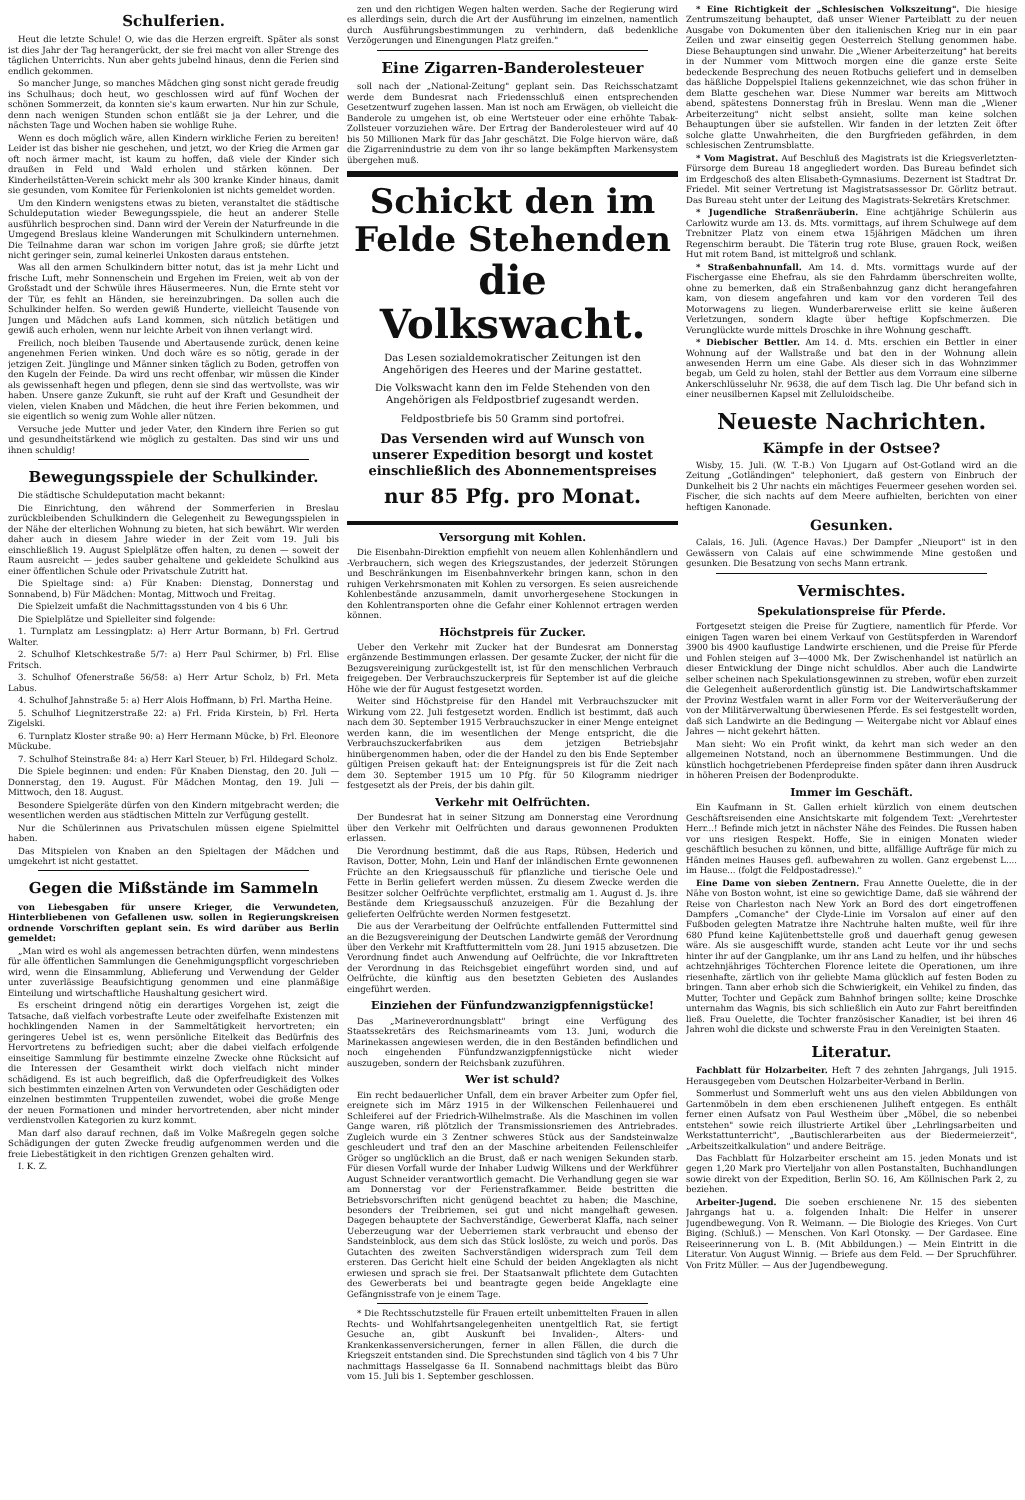Schulferien.
Heut die letzte Schule! O, wie das die Herzen ergreift. Später als sonst ist dies Jahr der Tag herangerückt, der sie frei macht von aller Strenge des täglichen Unterrichts. Nun aber gehts jubelnd hinaus, denn die Ferien sind endlich gekommen.
So mancher Junge, so manches Mädchen ging sonst nicht gerade freudig ins Schulhaus; doch heut, wo geschlossen wird auf fünf Wochen der schönen Sommerzeit, da konnten sie's kaum erwarten. Nur hin zur Schule, denn nach wenigen Stunden schon entläßt sie ja der Lehrer, und die nächsten Tage und Wochen haben sie wohlige Ruhe.
Wenn es doch möglich wäre, allen Kindern wirkliche Ferien zu bereiten! Leider ist das bisher nie geschehen, und jetzt, wo der Krieg die Armen gar oft noch ärmer macht, ist kaum zu hoffen, daß viele der Kinder sich draußen in Feld und Wald erholen und stärken können. Der Kinderheilstätten-Verein schickt mehr als 300 kranke Kinder hinaus, damit sie gesunden, vom Komitee für Ferienkolonien ist nichts gemeldet worden.
Um den Kindern wenigstens etwas zu bieten, veranstaltet die städtische Schuldeputation wieder Bewegungsspiele, die heut an anderer Stelle ausführlich besprochen sind. Dann wird der Verein der Naturfreunde in die Umgegend Breslaus kleine Wanderungen mit Schulkindern unternehmen. Die Teilnahme daran war schon im vorigen Jahre groß; sie dürfte jetzt nicht geringer sein, zumal keinerlei Unkosten daraus entstehen.
Was all den armen Schulkindern bitter notut, das ist ja mehr Licht und frische Luft, mehr Sonnenschein und Ergehen im Freien, weit ab von der Großstadt und der Schwüle ihres Häusermeeres. Nun, die Ernte steht vor der Tür, es fehlt an Händen, sie hereinzubringen. Da sollen auch die Schulkinder helfen. So werden gewiß Hunderte, vielleicht Tausende von Jungen und Mädchen aufs Land kommen, sich nützlich betätigen und gewiß auch erholen, wenn nur leichte Arbeit von ihnen verlangt wird.
Freilich, noch bleiben Tausende und Abertausende zurück, denen keine angenehmen Ferien winken. Und doch wäre es so nötig, gerade in der jetzigen Zeit. Jünglinge und Männer sinken täglich zu Boden, getroffen von den Kugeln der Feinde. Da wird uns recht offenbar, wir müssen die Kinder als gewissenhaft hegen und pflegen, denn sie sind das wertvollste, was wir haben. Unsere ganze Zukunft, sie ruht auf der Kraft und Gesundheit der vielen, vielen Knaben und Mädchen, die heut ihre Ferien bekommen, und sie eigentlich so wenig zum Wohle aller nützen.
Versuche jede Mutter und jeder Vater, den Kindern ihre Ferien so gut und gesundheitstärkend wie möglich zu gestalten. Das sind wir uns und ihnen schuldig!
Bewegungsspiele der Schulkinder.
Die städtische Schuldeputation macht bekannt:
Die Einrichtung, den während der Sommerferien in Breslau zurückbleibenden Schulkindern die Gelegenheit zu Bewegungsspielen in der Nähe der elterlichen Wohnung zu bieten, hat sich bewährt. Wir werden daher auch in diesem Jahre wieder in der Zeit vom 19. Juli bis einschließlich 19. August Spielplätze offen halten, zu denen — soweit der Raum ausreicht — jedes sauber gehaltene und gekleidete Schulkind aus einer öffentlichen Schule oder Privatschule Zutritt hat.
Die Spieltage sind: a) Für Knaben: Dienstag, Donnerstag und Sonnabend, b) Für Mädchen: Montag, Mittwoch und Freitag.
Die Spielzeit umfaßt die Nachmittagsstunden von 4 bis 6 Uhr.
Die Spielplätze und Spielleiter sind folgende:
1. Turnplatz am Lessingplatz: a) Herr Artur Bormann, b) Frl. Gertrud Walter.
2. Schulhof Kletschkestraße 5/7: a) Herr Paul Schirmer, b) Frl. Elise Fritsch.
3. Schulhof Ofenerstraße 56/58: a) Herr Artur Scholz, b) Frl. Meta Labus.
4. Schulhof Jahnstraße 5: a) Herr Alois Hoffmann, b) Frl. Martha Heine.
5. Schulhof Liegnitzerstraße 22: a) Frl. Frida Kirstein, b) Frl. Herta Zigelski.
6. Turnplatz Kloster straße 90: a) Herr Hermann Mücke, b) Frl. Eleonore Mückube.
7. Schulhof Steinstraße 84: a) Herr Karl Steuer, b) Frl. Hildegard Scholz.
Die Spiele beginnen: und enden: Für Knaben Dienstag, den 20. Juli — Donnerstag, den 19. August. Für Mädchen Montag, den 19. Juli — Mittwoch, den 18. August.
Besondere Spielgeräte dürfen von den Kindern mitgebracht werden; die wesentlichen werden aus städtischen Mitteln zur Verfügung gestellt.
Nur die Schülerinnen aus Privatschulen müssen eigene Spielmittel haben.
Das Mitspielen von Knaben an den Spieltagen der Mädchen und umgekehrt ist nicht gestattet.
Gegen die Mißstände im Sammeln
von Liebesgaben für unsere Krieger, die Verwundeten, Hinterbliebenen von Gefallenen usw. sollen in Regierungskreisen ordnende Vorschriften geplant sein. Es wird darüber aus Berlin gemeldet:
„Man wird es wohl als angemessen betrachten dürfen, wenn mindestens für alle öffentlichen Sammlungen die Genehmigungspflicht vorgeschrieben wird, wenn die Einsammlung, Ablieferung und Verwendung der Gelder unter zuverlässige Beaufsichtigung genommen und eine planmäßige Einteilung und wirtschaftliche Haushaltung gesichert wird.
Es erscheint dringend nötig ein derartiges Vorgehen ist, zeigt die Tatsache, daß vielfach vorbestrafte Leute oder zweifelhafte Existenzen mit hochklingenden Namen in der Sammeltätigkeit hervortreten; ein geringeres Uebel ist es, wenn persönliche Eitelkeit das Bedürfnis des Hervortretens zu befriedigen sucht; aber die dabei vielfach erfolgende einseitige Sammlung für bestimmte einzelne Zwecke ohne Rücksicht auf die Interessen der Gesamtheit wirkt doch vielfach nicht minder schädigend. Es ist auch begreiflich, daß die Opferfreudigkeit des Volkes sich bestimmten einzelnen Arten von Verwundeten oder Geschädigten oder einzelnen bestimmten Truppenteilen zuwendet, wobei die große Menge der neuen Formationen und minder hervortretenden, aber nicht minder verdienstvollen Kategorien zu kurz kommt.
Man darf also darauf rechnen, daß im Volke Maßregeln gegen solche Schädigungen der guten Zwecke freudig aufgenommen werden und die freie Liebestätigkeit in den richtigen Grenzen gehalten wird.
I. K. Z.
zen und den richtigen Wegen halten werden. Sache der Regierung wird es allerdings sein, durch die Art der Ausführung im einzelnen, namentlich durch Ausführungsbestimmungen zu verhindern, daß bedenkliche Verzögerungen und Einengungen Platz greifen."
Eine Zigarren-Banderolesteuer
soll nach der „National-Zeitung" geplant sein. Das Reichsschatzamt werde dem Bundesrat nach Friedensschluß einen entsprechenden Gesetzentwurf zugehen lassen. Man ist noch am Erwägen, ob vielleicht die Banderole zu umgehen ist, ob eine Wertsteuer oder eine erhöhte Tabak-Zollsteuer vorzuziehen wäre. Der Ertrag der Banderolesteuer wird auf 40 bis 50 Millionen Mark für das Jahr geschätzt. Die Folge hiervon wäre, daß die Zigarrenindustrie zu dem von ihr so lange bekämpften Markensystem übergehen muß.
Schickt den im Felde Stehenden
die Volkswacht.
Das Lesen sozialdemokratischer Zeitungen ist den Angehörigen des Heeres und der Marine gestattet.
Die Volkswacht kann den im Felde Stehenden von den Angehörigen als Feldpostbrief zugesandt werden.
Feldpostbriefe bis 50 Gramm sind portofrei.
Das Versenden wird auf Wunsch von unserer Expedition besorgt und kostet einschließlich des Abonnementspreises
nur 85 Pfg. pro Monat.
Versorgung mit Kohlen.
Die Eisenbahn-Direktion empfiehlt von neuem allen Kohlenhändlern und -Verbrauchern, sich wegen des Kriegszustandes, der jederzeit Störungen und Beschränkungen im Eisenbahnverkehr bringen kann, schon in den ruhigen Verkehrsmonaten mit Kohlen zu versorgen. Es seien ausreichende Kohlenbestände anzusammeln, damit unvorhergesehene Stockungen in den Kohlentransporten ohne die Gefahr einer Kohlennot ertragen werden können.
Höchstpreis für Zucker.
Ueber den Verkehr mit Zucker hat der Bundesrat am Donnerstag ergänzende Bestimmungen erlassen. Der gesamte Zucker, der nicht für die Bezugsvereinigung zurückgestellt ist, ist für den menschlichen Verbrauch freigegeben. Der Verbrauchszuckerpreis für September ist auf die gleiche Höhe wie der für August festgesetzt worden.
Weiter sind Höchstpreise für den Handel mit Verbrauchszucker mit Wirkung vom 22. Juli festgesetzt worden. Endlich ist bestimmt, daß auch nach dem 30. September 1915 Verbrauchszucker in einer Menge enteignet werden kann, die im wesentlichen der Menge entspricht, die die Verbrauchszuckerfabriken aus dem jetzigen Betriebsjahr hinübergenommen haben, oder die der Handel zu den bis Ende September gültigen Preisen gekauft hat: der Enteignungspreis ist für die Zeit nach dem 30. September 1915 um 10 Pfg. für 50 Kilogramm niedriger festgesetzt als der Preis, der bis dahin gilt.
Verkehr mit Oelfrüchten.
Der Bundesrat hat in seiner Sitzung am Donnerstag eine Verordnung über den Verkehr mit Oelfrüchten und daraus gewonnenen Produkten erlassen.
Die Verordnung bestimmt, daß die aus Raps, Rübsen, Hederich und Ravison, Dotter, Mohn, Lein und Hanf der inländischen Ernte gewonnenen Früchte an den Kriegsausschuß für pflanzliche und tierische Oele und Fette in Berlin geliefert werden müssen. Zu diesem Zwecke werden die Besitzer solcher Oelfrüchte verpflichtet, erstmalig am 1. August d. Js. ihre Bestände dem Kriegsausschuß anzuzeigen. Für die Bezahlung der gelieferten Oelfrüchte werden Normen festgesetzt.
Die aus der Verarbeitung der Oelfrüchte entfallenden Futtermittel sind an die Bezugsvereinigung der Deutschen Landwirte gemäß der Verordnung über den Verkehr mit Kraftfuttermitteln vom 28. Juni 1915 abzusetzen. Die Verordnung findet auch Anwendung auf Oelfrüchte, die vor Inkrafttreten der Verordnung in das Reichsgebiet eingeführt worden sind, und auf Oelfrüchte, die künftig aus den besetzten Gebieten des Auslandes eingeführt werden.
Einziehen der Fünfundzwanzigpfennigstücke!
Das „Marineverordnungsblatt" bringt eine Verfügung des Staatssekretärs des Reichsmarineamts vom 13. Juni, wodurch die Marinekassen angewiesen werden, die in den Beständen befindlichen und noch eingehenden Fünfundzwanzigpfennigstücke nicht wieder auszugeben, sondern der Reichsbank zuzuführen.
Wer ist schuld?
Ein recht bedauerlicher Unfall, dem ein braver Arbeiter zum Opfer fiel, ereignete sich im März 1915 in der Wilkenschen Feilenhauerei und Schleiferei auf der Friedrich-Wilhelmstraße. Als die Maschinen im vollen Gange waren, riß plötzlich der Transmissionsriemen des Antriebrades. Zugleich wurde ein 3 Zentner schweres Stück aus der Sandsteinwalze geschleudert und traf den an der Maschine arbeitenden Feilenschleifer Gröger so unglücklich an die Brust, daß er nach wenigen Sekunden starb. Für diesen Vorfall wurde der Inhaber Ludwig Wilkens und der Werkführer August Schneider verantwortlich gemacht. Die Verhandlung gegen sie war am Donnerstag vor der Ferienstrafkammer. Beide bestritten die Betriebsvorschriften nicht genügend beachtet zu haben; die Maschine, besonders der Treibriemen, sei gut und nicht mangelhaft gewesen. Dagegen behauptete der Sachverständige, Gewerberat Klaffa, nach seiner Ueberzeugung war der Ueberriemen stark verbraucht und ebenso der Sandsteinblock, aus dem sich das Stück loslöste, zu weich und porös. Das Gutachten des zweiten Sachverständigen widersprach zum Teil dem ersteren. Das Gericht hielt eine Schuld der beiden Angeklagten als nicht erwiesen und sprach sie frei. Der Staatsanwalt pflichtete dem Gutachten des Gewerberats bei und beantragte gegen beide Angeklagte eine Gefängnisstrafe von je einem Tage.
* Die Rechtsschutzstelle für Frauen erteilt unbemittelten Frauen in allen Rechts- und Wohlfahrtsangelegenheiten unentgeltlich Rat, sie fertigt Gesuche an, gibt Auskunft bei Invaliden-, Alters- und Krankenkassenversicherungen, ferner in allen Fällen, die durch die Kriegszeit entstanden sind. Die Sprechstunden sind täglich von 4 bis 7 Uhr nachmittags Hasselgasse 6a II. Sonnabend nachmittags bleibt das Büro vom 15. Juli bis 1. September geschlossen.
* Eine Richtigkeit der „Schlesischen Volkszeitung". Die hiesige Zentrumszeitung behauptet, daß unser Wiener Parteiblatt zu der neuen Ausgabe von Dokumenten über den italienischen Krieg nur in ein paar Zeilen und zwar einseitig gegen Oesterreich Stellung genommen habe. Diese Behauptungen sind unwahr. Die „Wiener Arbeiterzeitung" hat bereits in der Nummer vom Mittwoch morgen eine die ganze erste Seite bedeckende Besprechung des neuen Rotbuchs geliefert und in demselben das häßliche Doppelspiel Italiens gekennzeichnet, wie das schon früher in dem Blatte geschehen war. Diese Nummer war bereits am Mittwoch abend, spätestens Donnerstag früh in Breslau. Wenn man die „Wiener Arbeiterzeitung" nicht selbst ansieht, sollte man keine solchen Behauptungen über sie aufstellen. Wir fanden in der letzten Zeit öfter solche glatte Unwahrheiten, die den Burgfrieden gefährden, in dem schlesischen Zentrumsblatte.
* Vom Magistrat. Auf Beschluß des Magistrats ist die Kriegsverletzten-Fürsorge dem Bureau 18 angegliedert worden. Das Bureau befindet sich im Erdgeschoß des alten Elisabeth-Gymnasiums. Dezernent ist Stadtrat Dr. Friedel. Mit seiner Vertretung ist Magistratsassessor Dr. Görlitz betraut. Das Bureau steht unter der Leitung des Magistrats-Sekretärs Kretschmer.
* Jugendliche Straßenräuberin. Eine achtjährige Schülerin aus Carlowitz wurde am 13. ds. Mts. vormittags, auf ihrem Schulwege auf dem Trebnitzer Platz von einem etwa 15jährigen Mädchen um ihren Regenschirm beraubt. Die Täterin trug rote Bluse, grauen Rock, weißen Hut mit rotem Band, ist mittelgroß und schlank.
* Straßenbahnunfall. Am 14. d. Mts. vormittags wurde auf der Fischergasse eine Ehefrau, als sie den Fahrdamm überschreiten wollte, ohne zu bemerken, daß ein Straßenbahnzug ganz dicht herangefahren kam, von diesem angefahren und kam vor den vorderen Teil des Motorwagens zu liegen. Wunderbarerweise erlitt sie keine äußeren Verletzungen, sondern klagte über heftige Kopfschmerzen. Die Verunglückte wurde mittels Droschke in ihre Wohnung geschafft.
* Diebischer Bettler. Am 14. d. Mts. erschien ein Bettler in einer Wohnung auf der Wallstraße und bat den in der Wohnung allein anwesenden Herrn um eine Gabe. Als dieser sich in das Wohnzimmer begab, um Geld zu holen, stahl der Bettler aus dem Vorraum eine silberne Ankerschlüsseluhr Nr. 9638, die auf dem Tisch lag. Die Uhr befand sich in einer neusilbernen Kapsel mit Zelluloidscheibe.
Neueste Nachrichten.
Kämpfe in der Ostsee?
Wisby, 15. Juli. (W. T.-B.) Von Ljugarn auf Ost-Gotland wird an die Zeitung „Gotländingen" telephoniert, daß gestern von Einbruch der Dunkelheit bis 2 Uhr nachts ein mächtiges Feuermeer gesehen worden sei. Fischer, die sich nachts auf dem Meere aufhielten, berichten von einer heftigen Kanonade.
Gesunken.
Calais, 16. Juli. (Agence Havas.) Der Dampfer „Nieuport" ist in den Gewässern von Calais auf eine schwimmende Mine gestoßen und gesunken. Die Besatzung von sechs Mann ertrank.
Vermischtes.
Spekulationspreise für Pferde.
Fortgesetzt steigen die Preise für Zugtiere, namentlich für Pferde. Vor einigen Tagen waren bei einem Verkauf von Gestütspferden in Warendorf 3900 bis 4900 kauflustige Landwirte erschienen, und die Preise für Pferde und Fohlen steigen auf 3—4000 Mk. Der Zwischenhandel ist natürlich an dieser Entwicklung der Dinge nicht schuldlos. Aber auch die Landwirte selber scheinen nach Spekulationsgewinnen zu streben, wofür eben zurzeit die Gelegenheit außerordentlich günstig ist. Die Landwirtschaftskammer der Provinz Westfalen warnt in aller Form vor der Weiterveräußerung der von der Militärverwaltung überwiesenen Pferde. Es sei festgestellt worden, daß sich Landwirte an die Bedingung — Weitergabe nicht vor Ablauf eines Jahres — nicht gekehrt hätten.
Man sieht: Wo ein Profit winkt, da kehrt man sich weder an den allgemeinen Notstand, noch an übernommene Bestimmungen. Und die künstlich hochgetriebenen Pferdepreise finden später dann ihren Ausdruck in höheren Preisen der Bodenprodukte.
Immer im Geschäft.
Ein Kaufmann in St. Gallen erhielt kürzlich von einem deutschen Geschäftsreisenden eine Ansichtskarte mit folgendem Text: „Verehrtester Herr...! Befinde mich jetzt in nächster Nähe des Feindes. Die Russen haben vor uns riesigen Respekt. Hoffe, Sie in einigen Monaten wieder geschäftlich besuchen zu können, und bitte, allfällige Aufträge für mich zu Händen meines Hauses gefl. aufbewahren zu wollen. Ganz ergebenst L.... im Hause... (folgt die Feldpostadresse)."
Eine Dame von sieben Zentnern. Frau Annette Ouelette, die in der Nähe von Boston wohnt, ist eine so gewichtige Dame, daß sie während der Reise von Charleston nach New York an Bord des dort eingetroffenen Dampfers „Comanche" der Clyde-Linie im Vorsalon auf einer auf den Fußboden gelegten Matratze ihre Nachtruhe halten mußte, weil für ihre 680 Pfund keine Kajütenbettstelle groß und dauerhaft genug gewesen wäre. Als sie ausgeschifft wurde, standen acht Leute vor ihr und sechs hinter ihr auf der Gangplanke, um ihr ans Land zu helfen, und ihr hübsches achtzehnjähriges Töchterchen Florence leitete die Operationen, um ihre riesenhafte, zärtlich von ihr geliebte Mama glücklich auf festen Boden zu bringen. Tann aber erhob sich die Schwierigkeit, ein Vehikel zu finden, das Mutter, Tochter und Gepäck zum Bahnhof bringen sollte; keine Droschke unternahm das Wagnis, bis sich schließlich ein Auto zur Fahrt bereitfinden ließ. Frau Ouelette, die Tochter französischer Kanadier, ist bei ihren 46 Jahren wohl die dickste und schwerste Frau in den Vereinigten Staaten.
Literatur.
Fachblatt für Holzarbeiter. Heft 7 des zehnten Jahrgangs, Juli 1915. Herausgegeben vom Deutschen Holzarbeiter-Verband in Berlin.
Sommerlust und Sommerluft weht uns aus den vielen Abbildungen von Gartenmöbeln in dem eben erschienenen Juliheft entgegen. Es enthält ferner einen Aufsatz von Paul Westheim über „Möbel, die so nebenbei entstehen" sowie reich illustrierte Artikel über „Lehrlingsarbeiten und Werkstattunterricht", „Bautischlerarbeiten aus der Biedermeierzeit", „Arbeitszeitkalkulation" und andere Beiträge.
Das Fachblatt für Holzarbeiter erscheint am 15. jeden Monats und ist gegen 1,20 Mark pro Vierteljahr von allen Postanstalten, Buchhandlungen sowie direkt von der Expedition, Berlin SO. 16, Am Köllnischen Park 2, zu beziehen.
Arbeiter-Jugend. Die soeben erschienene Nr. 15 des siebenten Jahrgangs hat u. a. folgenden Inhalt: Die Helfer in unserer Jugendbewegung. Von R. Weimann. — Die Biologie des Krieges. Von Curt Biging. (Schluß.) — Menschen. Von Karl Otonsky. — Der Gardasee. Eine Reiseerinnerung von L. B. (Mit Abbildungen.) — Mein Eintritt in die Literatur. Von August Winnig. — Briefe aus dem Feld. — Der Spruchführer. Von Fritz Müller. — Aus der Jugendbewegung.